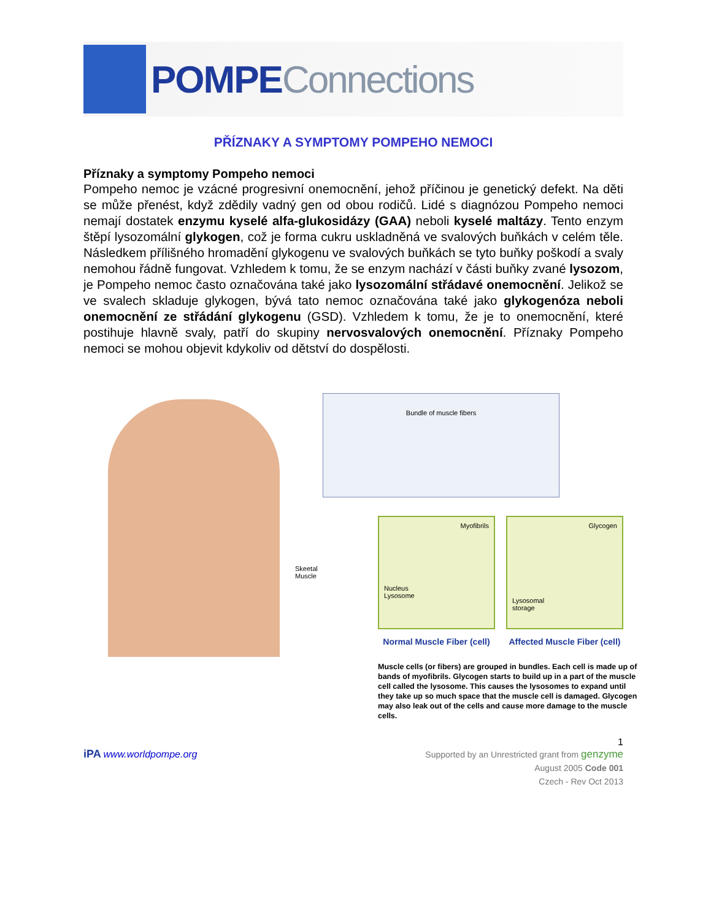POMPE Connections
PŘÍZNAKY A SYMPTOMY POMPEHO NEMOCI
Příznaky a symptomy Pompeho nemoci
Pompeho nemoc je vzácné progresivní onemocnění, jehož příčinou je genetický defekt. Na děti se může přenést, když zdědily vadný gen od obou rodičů. Lidé s diagnózou Pompeho nemoci nemají dostatek enzymu kyselé alfa-glukosidázy (GAA) neboli kyselé maltázy. Tento enzym štěpí lysozomální glykogen, což je forma cukru uskladněná ve svalových buňkách v celém těle. Následkem přílišného hromadění glykogenu ve svalových buňkách se tyto buňky poškodí a svaly nemohou řádně fungovat. Vzhledem k tomu, že se enzym nachází v části buňky zvané lysozom, je Pompeho nemoc často označována také jako lysozomální střádavé onemocnění. Jelikož se ve svalech skladuje glykogen, bývá tato nemoc označována také jako glykogenóza neboli onemocnění ze střádání glykogenu (GSD). Vzhledem k tomu, že je to onemocnění, které postihuje hlavně svaly, patří do skupiny nervosvalových onemocnění. Příznaky Pompeho nemoci se mohou objevit kdykoliv od dětství do dospělosti.
Skeetal
Muscle
Bundle of muscle fibers
Myofibrils
Nucleus
Lysosome
Glycogen
Lysosomal
storage
Normal Muscle Fiber (cell)
Affected Muscle Fiber (cell)
Muscle cells (or fibers) are grouped in bundles. Each cell is made up of bands of myofibrils. Glycogen starts to build up in a part of the muscle cell called the lysosome. This causes the lysosomes to expand until they take up so much space that the muscle cell is damaged. Glycogen may also leak out of the cells and cause more damage to the muscle cells.
1
iPA www.worldpompe.org
Supported by an Unrestricted grant from genzyme
August 2005 Code 001
Czech - Rev Oct 2013